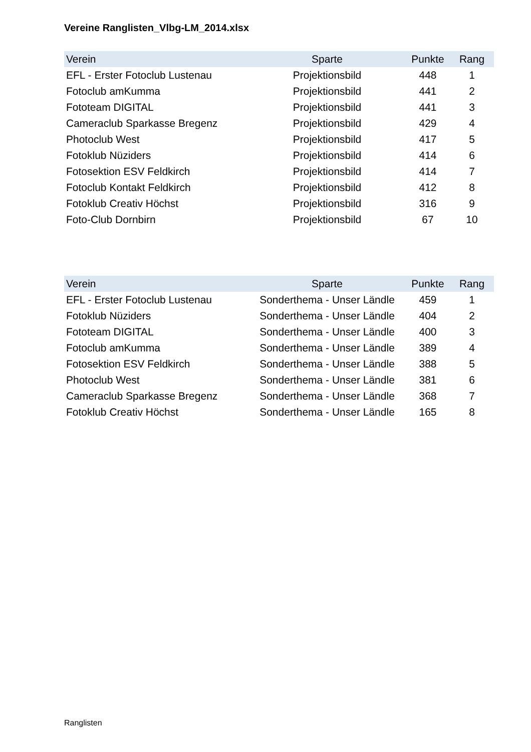Vereine Ranglisten_Vlbg-LM_2014.xlsx
| Verein | Sparte | Punkte | Rang |
| --- | --- | --- | --- |
| EFL - Erster Fotoclub Lustenau | Projektionsbild | 448 | 1 |
| Fotoclub amKumma | Projektionsbild | 441 | 2 |
| Fototeam DIGITAL | Projektionsbild | 441 | 3 |
| Cameraclub Sparkasse Bregenz | Projektionsbild | 429 | 4 |
| Photoclub West | Projektionsbild | 417 | 5 |
| Fotoklub Nüziders | Projektionsbild | 414 | 6 |
| Fotosektion ESV Feldkirch | Projektionsbild | 414 | 7 |
| Fotoclub Kontakt Feldkirch | Projektionsbild | 412 | 8 |
| Fotoklub Creativ Höchst | Projektionsbild | 316 | 9 |
| Foto-Club Dornbirn | Projektionsbild | 67 | 10 |
| Verein | Sparte | Punkte | Rang |
| --- | --- | --- | --- |
| EFL - Erster Fotoclub Lustenau | Sonderthema - Unser Ländle | 459 | 1 |
| Fotoklub Nüziders | Sonderthema - Unser Ländle | 404 | 2 |
| Fototeam DIGITAL | Sonderthema - Unser Ländle | 400 | 3 |
| Fotoclub amKumma | Sonderthema - Unser Ländle | 389 | 4 |
| Fotosektion ESV Feldkirch | Sonderthema - Unser Ländle | 388 | 5 |
| Photoclub West | Sonderthema - Unser Ländle | 381 | 6 |
| Cameraclub Sparkasse Bregenz | Sonderthema - Unser Ländle | 368 | 7 |
| Fotoklub Creativ Höchst | Sonderthema - Unser Ländle | 165 | 8 |
Ranglisten